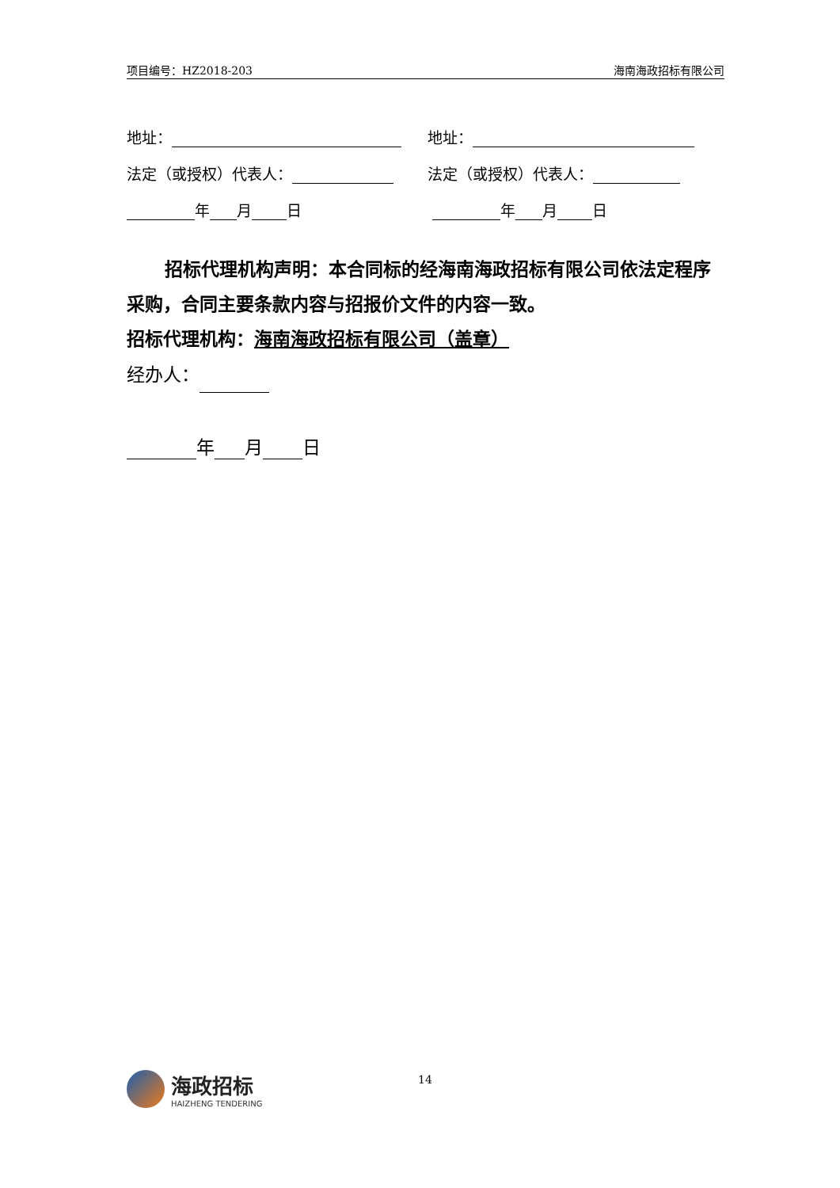项目编号：HZ2018-203 海南海政招标有限公司
地址：
地址：
法定（或授权）代表人：
法定（或授权）代表人：
年 月 日
年 月 日
招标代理机构声明：本合同标的经海南海政招标有限公司依法定程序采购，合同主要条款内容与招报价文件的内容一致。
招标代理机构：海南海政招标有限公司（盖章）
经办人：
年 月 日
海政招标
HAIZHENG TENDERING
14